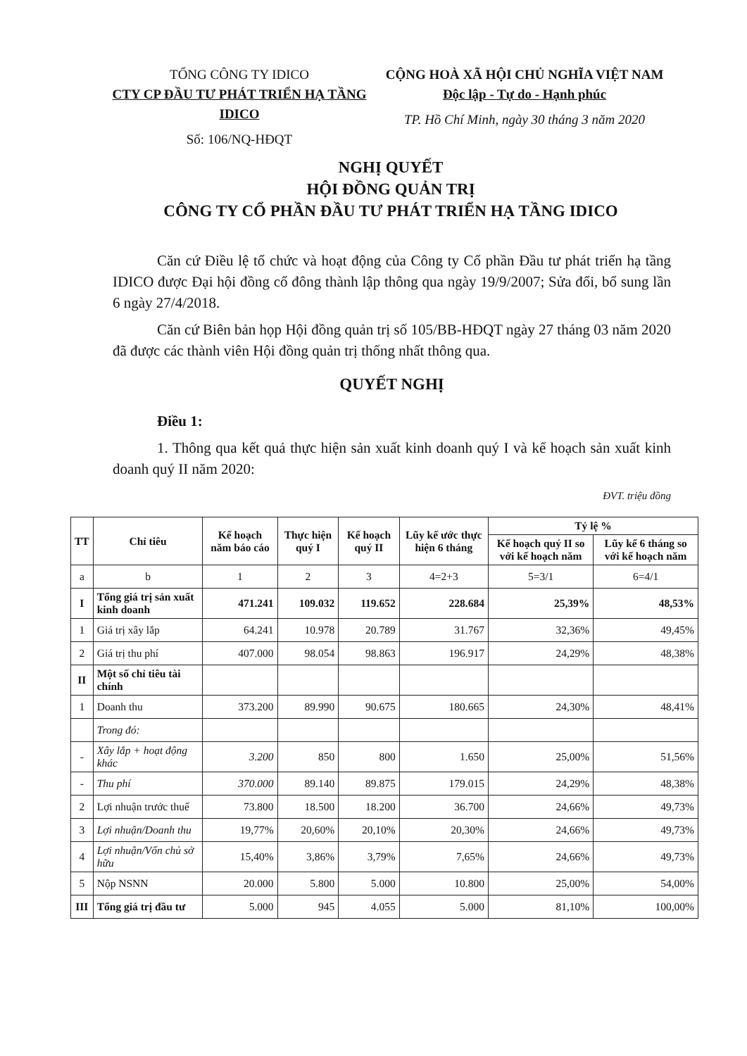TỔNG CÔNG TY IDICO
CTY CP ĐẦU TƯ PHÁT TRIỂN HẠ TẦNG IDICO
Số: 106/NQ-HĐQT
CỘNG HOÀ XÃ HỘI CHỦ NGHĨA VIỆT NAM
Độc lập - Tự do - Hạnh phúc
TP. Hồ Chí Minh, ngày 30 tháng 3 năm 2020
NGHỊ QUYẾT
HỘI ĐỒNG QUẢN TRỊ
CÔNG TY CỔ PHẦN ĐẦU TƯ PHÁT TRIỂN HẠ TẦNG IDICO
Căn cứ Điều lệ tổ chức và hoạt động của Công ty Cổ phần Đầu tư phát triển hạ tầng IDICO được Đại hội đồng cổ đông thành lập thông qua ngày 19/9/2007; Sửa đổi, bổ sung lần 6 ngày 27/4/2018.
Căn cứ Biên bản họp Hội đồng quản trị số 105/BB-HĐQT ngày 27 tháng 03 năm 2020 đã được các thành viên Hội đồng quản trị thống nhất thông qua.
QUYẾT NGHỊ
Điều 1:
1. Thông qua kết quả thực hiện sản xuất kinh doanh quý I và kế hoạch sản xuất kinh doanh quý II năm 2020:
ĐVT. triệu đồng
| TT | Chỉ tiêu | Kế hoạch năm báo cáo | Thực hiện quý I | Kế hoạch quý II | Lũy kế ước thực hiện 6 tháng | Tỷ lệ % | |
| --- | --- | --- | --- | --- | --- | --- | --- |
| | | | | | | Kế hoạch quý II so với kế hoạch năm | Lũy kế 6 tháng so với kế hoạch năm |
| a | b | 1 | 2 | 3 | 4=2+3 | 5=3/1 | 6=4/1 |
| I | Tổng giá trị sản xuất kinh doanh | 471.241 | 109.032 | 119.652 | 228.684 | 25,39% | 48,53% |
| 1 | Giá trị xây lắp | 64.241 | 10.978 | 20.789 | 31.767 | 32,36% | 49,45% |
| 2 | Giá trị thu phí | 407.000 | 98.054 | 98.863 | 196.917 | 24,29% | 48,38% |
| II | Một số chỉ tiêu tài chính | | | | | | |
| 1 | Doanh thu | 373.200 | 89.990 | 90.675 | 180.665 | 24,30% | 48,41% |
| | Trong đó: | | | | | | |
| - | Xây lắp + hoạt động khác | 3.200 | 850 | 800 | 1.650 | 25,00% | 51,56% |
| - | Thu phí | 370.000 | 89.140 | 89.875 | 179.015 | 24,29% | 48,38% |
| 2 | Lợi nhuận trước thuế | 73.800 | 18.500 | 18.200 | 36.700 | 24,66% | 49,73% |
| 3 | Lợi nhuận/Doanh thu | 19,77% | 20,60% | 20,10% | 20,30% | 24,66% | 49,73% |
| 4 | Lợi nhuận/Vốn chủ sở hữu | 15,40% | 3,86% | 3,79% | 7,65% | 24,66% | 49,73% |
| 5 | Nộp NSNN | 20.000 | 5.800 | 5.000 | 10.800 | 25,00% | 54,00% |
| III | Tổng giá trị đầu tư | 5.000 | 945 | 4.055 | 5.000 | 81,10% | 100,00% |